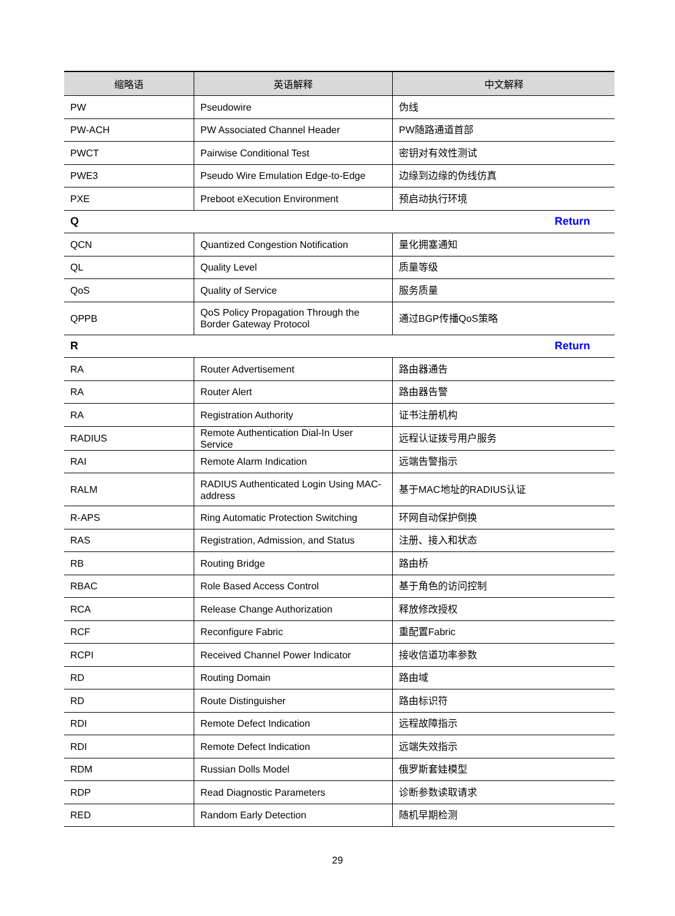| 缩略语 | 英语解释 | 中文解释 |
| --- | --- | --- |
| PW | Pseudowire | 伪线 |
| PW-ACH | PW Associated Channel Header | PW随路通道首部 |
| PWCT | Pairwise Conditional Test | 密钥对有效性测试 |
| PWE3 | Pseudo Wire Emulation Edge-to-Edge | 边缘到边缘的伪线仿真 |
| PXE | Preboot eXecution Environment | 预启动执行环境 |
| Q Return | | |
| QCN | Quantized Congestion Notification | 量化拥塞通知 |
| QL | Quality Level | 质量等级 |
| QoS | Quality of Service | 服务质量 |
| QPPB | QoS Policy Propagation Through the Border Gateway Protocol | 通过BGP传播QoS策略 |
| R Return | | |
| RA | Router Advertisement | 路由器通告 |
| RA | Router Alert | 路由器告警 |
| RA | Registration Authority | 证书注册机构 |
| RADIUS | Remote Authentication Dial-In User Service | 远程认证拨号用户服务 |
| RAI | Remote Alarm Indication | 远端告警指示 |
| RALM | RADIUS Authenticated Login Using MAC-address | 基于MAC地址的RADIUS认证 |
| R-APS | Ring Automatic Protection Switching | 环网自动保护倒换 |
| RAS | Registration, Admission, and Status | 注册、接入和状态 |
| RB | Routing Bridge | 路由桥 |
| RBAC | Role Based Access Control | 基于角色的访问控制 |
| RCA | Release Change Authorization | 释放修改授权 |
| RCF | Reconfigure Fabric | 重配置Fabric |
| RCPI | Received Channel Power Indicator | 接收信道功率参数 |
| RD | Routing Domain | 路由域 |
| RD | Route Distinguisher | 路由标识符 |
| RDI | Remote Defect Indication | 远程故障指示 |
| RDI | Remote Defect Indication | 远端失效指示 |
| RDM | Russian Dolls Model | 俄罗斯套娃模型 |
| RDP | Read Diagnostic Parameters | 诊断参数读取请求 |
| RED | Random Early Detection | 随机早期检测 |
29